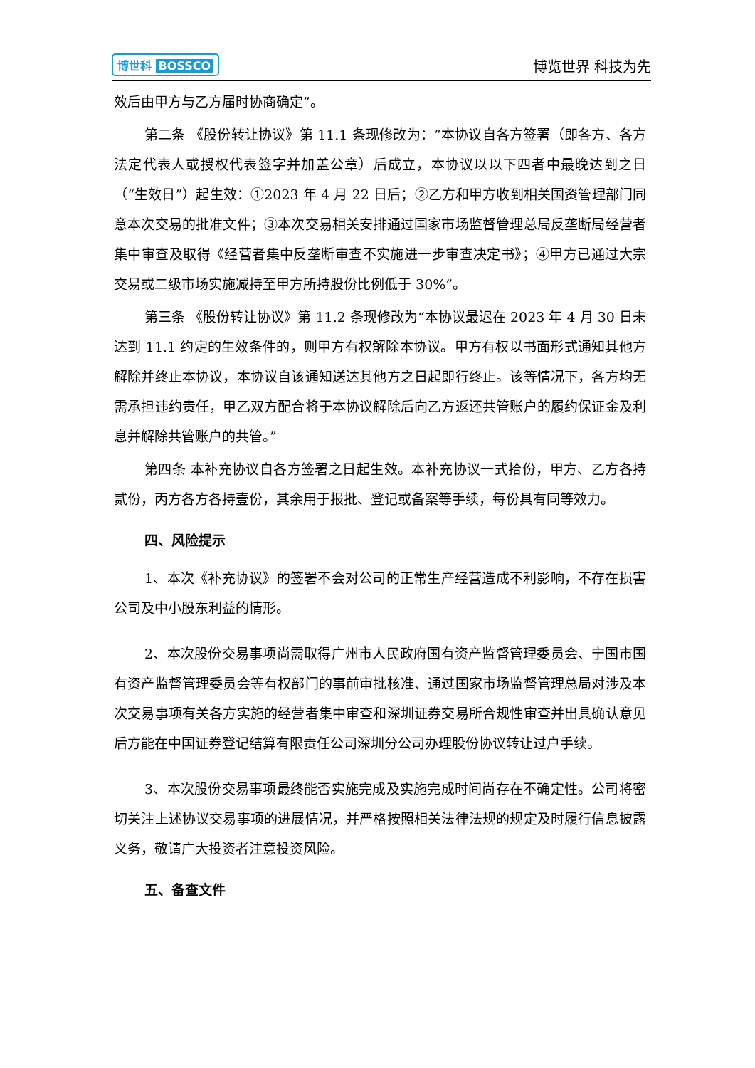博世科 BOSSCO 博览世界 科技为先
效后由甲方与乙方届时协商确定”。
第二条 《股份转让协议》第 11.1 条现修改为：“本协议自各方签署（即各方、各方法定代表人或授权代表签字并加盖公章）后成立，本协议以以下四者中最晚达到之日（“生效日”）起生效：①2023 年 4 月 22 日后；②乙方和甲方收到相关国资管理部门同意本次交易的批准文件；③本次交易相关安排通过国家市场监督管理总局反垄断局经营者集中审查及取得《经营者集中反垄断审查不实施进一步审查决定书》；④甲方已通过大宗交易或二级市场实施减持至甲方所持股份比例低于 30%”。
第三条 《股份转让协议》第 11.2 条现修改为“本协议最迟在 2023 年 4 月 30 日未达到 11.1 约定的生效条件的，则甲方有权解除本协议。甲方有权以书面形式通知其他方解除并终止本协议，本协议自该通知送达其他方之日起即行终止。该等情况下，各方均无需承担违约责任，甲乙双方配合将于本协议解除后向乙方返还共管账户的履约保证金及利息并解除共管账户的共管。”
第四条 本补充协议自各方签署之日起生效。本补充协议一式拾份，甲方、乙方各持贰份，丙方各方各持壹份，其余用于报批、登记或备案等手续，每份具有同等效力。
四、风险提示
1、本次《补充协议》的签署不会对公司的正常生产经营造成不利影响，不存在损害公司及中小股东利益的情形。
2、本次股份交易事项尚需取得广州市人民政府国有资产监督管理委员会、宁国市国有资产监督管理委员会等有权部门的事前审批核准、通过国家市场监督管理总局对涉及本次交易事项有关各方实施的经营者集中审查和深圳证券交易所合规性审查并出具确认意见后方能在中国证券登记结算有限责任公司深圳分公司办理股份协议转让过户手续。
3、本次股份交易事项最终能否实施完成及实施完成时间尚存在不确定性。公司将密切关注上述协议交易事项的进展情况，并严格按照相关法律法规的规定及时履行信息披露义务，敬请广大投资者注意投资风险。
五、备查文件